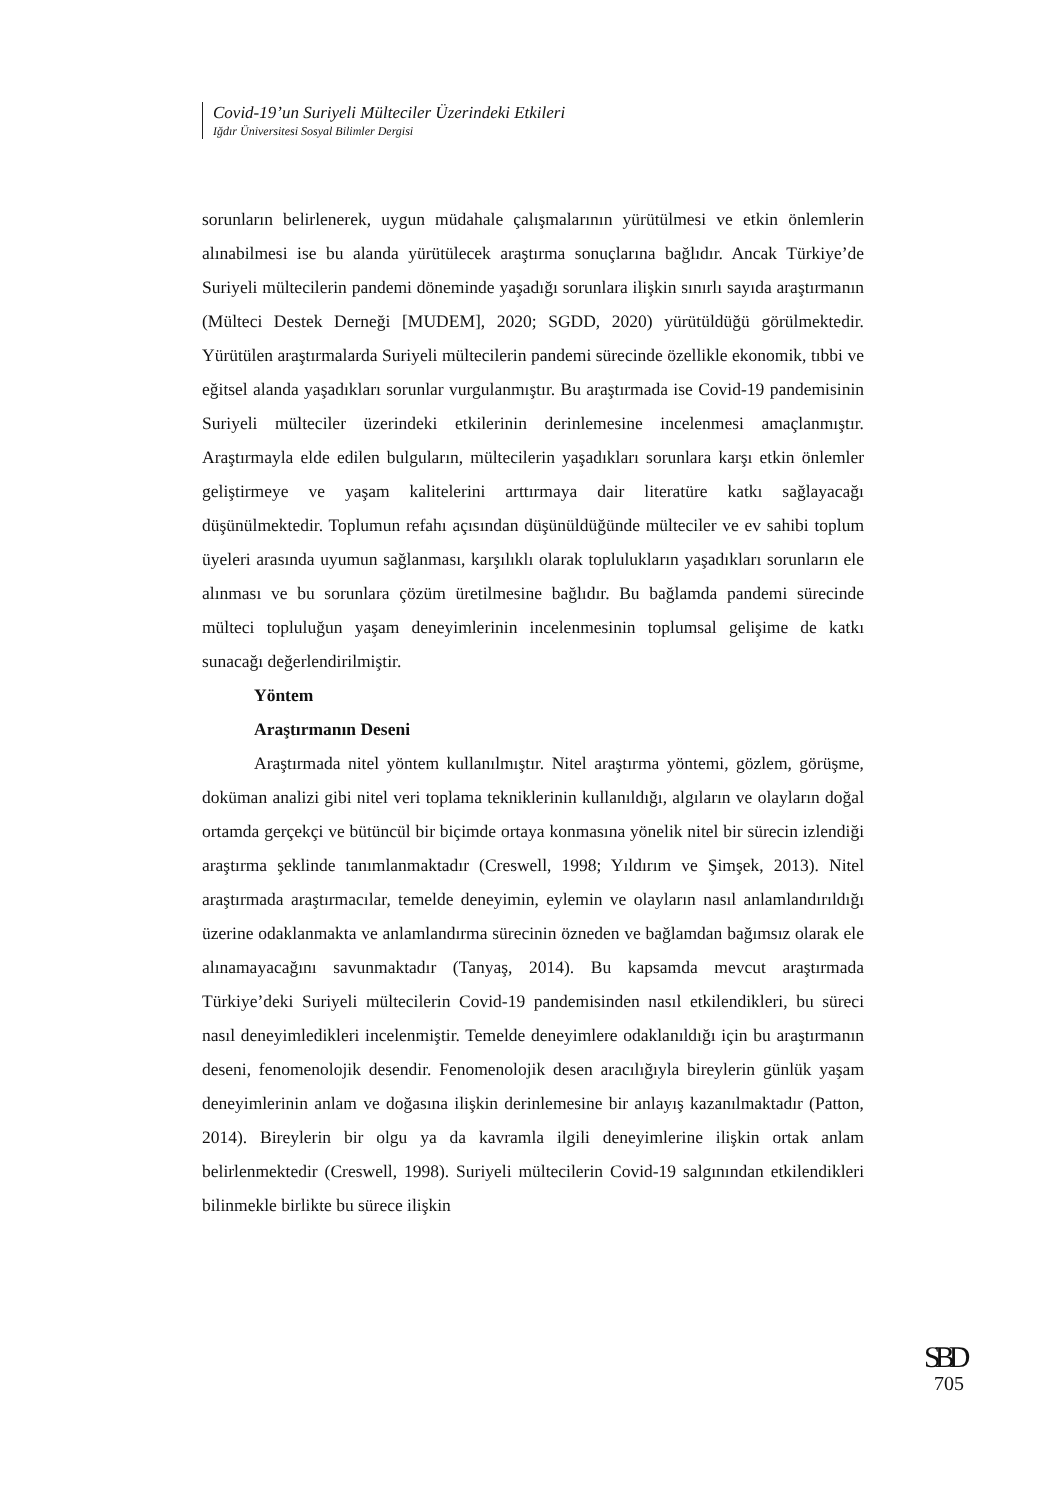Covid-19’un Suriyeli Mülteciler Üzerindeki Etkileri
Iğdır Üniversitesi Sosyal Bilimler Dergisi
sorunların belirlenerek, uygun müdahale çalışmalarının yürütülmesi ve etkin önlemlerin alınabilmesi ise bu alanda yürütülecek araştırma sonuçlarına bağlıdır. Ancak Türkiye’de Suriyeli mültecilerin pandemi döneminde yaşadığı sorunlara ilişkin sınırlı sayıda araştırmanın (Mülteci Destek Derneği [MUDEM], 2020; SGDD, 2020) yürütüldüğü görülmektedir. Yürütülen araştırmalarda Suriyeli mültecilerin pandemi sürecinde özellikle ekonomik, tıbbi ve eğitsel alanda yaşadıkları sorunlar vurgulanmıştır. Bu araştırmada ise Covid-19 pandemisinin Suriyeli mülteciler üzerindeki etkilerinin derinlemesine incelenmesi amaçlanmıştır. Araştırmayla elde edilen bulguların, mültecilerin yaşadıkları sorunlara karşı etkin önlemler geliştirmeye ve yaşam kalitelerini arttırmaya dair literatüre katkı sağlayacağı düşünülmektedir. Toplumun refahı açısından düşünüldüğünde mülteciler ve ev sahibi toplum üyeleri arasında uyumun sağlanması, karşılıklı olarak toplulukların yaşadıkları sorunların ele alınması ve bu sorunlara çözüm üretilmesine bağlıdır. Bu bağlamda pandemi sürecinde mülteci topluluğun yaşam deneyimlerinin incelenmesinin toplumsal gelişime de katkı sunacağı değerlendirilmiştir.
Yöntem
Araştırmanın Deseni
Araştırmada nitel yöntem kullanılmıştır. Nitel araştırma yöntemi, gözlem, görüşme, doküman analizi gibi nitel veri toplama tekniklerinin kullanıldığı, algıların ve olayların doğal ortamda gerçekçi ve bütüncül bir biçimde ortaya konmasına yönelik nitel bir sürecin izlendiği araştırma şeklinde tanımlanmaktadır (Creswell, 1998; Yıldırım ve Şimşek, 2013). Nitel araştırmada araştırmacılar, temelde deneyimin, eylemin ve olayların nasıl anlamlandırıldığı üzerine odaklanmakta ve anlamlandırma sürecinin özneden ve bağlamdan bağımsız olarak ele alınamayacağını savunmaktadır (Tanyaş, 2014). Bu kapsamda mevcut araştırmada Türkiye’deki Suriyeli mültecilerin Covid-19 pandemisinden nasıl etkilendikleri, bu süreci nasıl deneyimledikleri incelenmiştir. Temelde deneyimlere odaklanıldığı için bu araştırmanın deseni, fenomenolojik desendir. Fenomenolojik desen aracılığıyla bireylerin günlük yaşam deneyimlerinin anlam ve doğasına ilişkin derinlemesine bir anlayış kazanılmaktadır (Patton, 2014). Bireylerin bir olgu ya da kavramla ilgili deneyimlerine ilişkin ortak anlam belirlenmektedir (Creswell, 1998). Suriyeli mültecilerin Covid-19 salgınından etkilendikleri bilinmekle birlikte bu sürece ilişkin
SBD
705